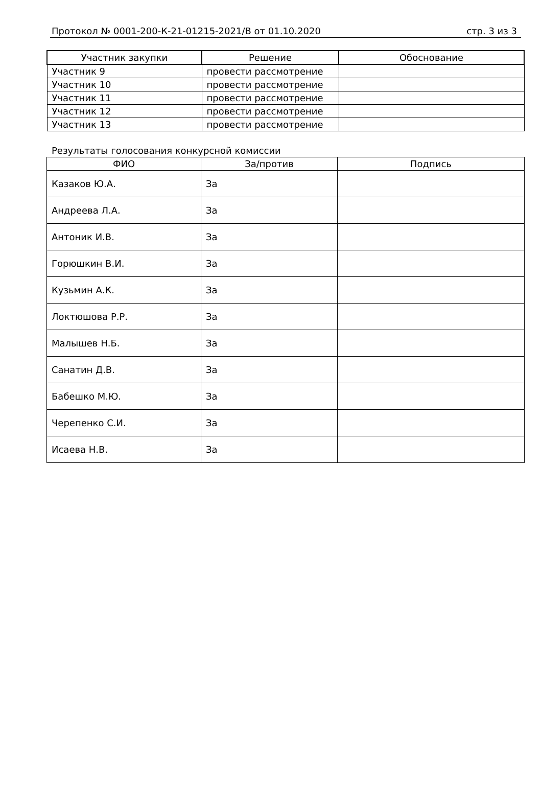Протокол № 0001-200-К-21-01215-2021/В от 01.10.2020 стр. 3 из 3
| Участник закупки | Решение | Обоснование |
| --- | --- | --- |
| Участник 9 | провести рассмотрение | |
| Участник 10 | провести рассмотрение | |
| Участник 11 | провести рассмотрение | |
| Участник 12 | провести рассмотрение | |
| Участник 13 | провести рассмотрение | |
Результаты голосования конкурсной комиссии
| ФИО | За/против | Подпись |
| --- | --- | --- |
| Казаков Ю.А. | За | |
| Андреева Л.А. | За | |
| Антоник И.В. | За | |
| Горюшкин В.И. | За | |
| Кузьмин А.К. | За | |
| Локтюшова Р.Р. | За | |
| Малышев Н.Б. | За | |
| Санатин Д.В. | За | |
| Бабешко М.Ю. | За | |
| Черепенко С.И. | За | |
| Исаева Н.В. | За | |